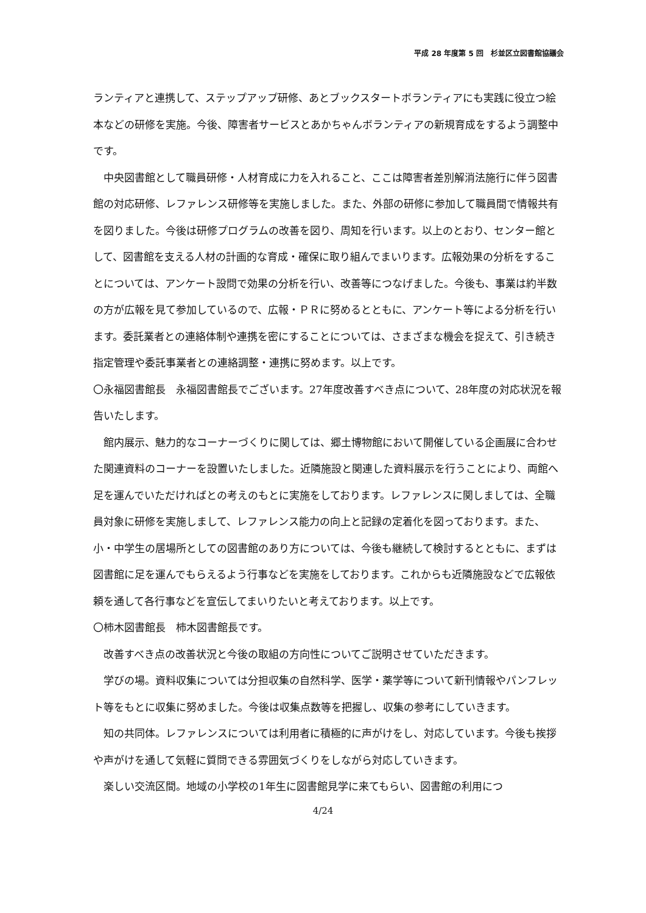平成 28 年度第 5 回　杉並区立図書館協議会
ランティアと連携して、ステップアップ研修、あとブックスタートボランティアにも実践に役立つ絵本などの研修を実施。今後、障害者サービスとあかちゃんボランティアの新規育成をするよう調整中です。
中央図書館として職員研修・人材育成に力を入れること、ここは障害者差別解消法施行に伴う図書館の対応研修、レファレンス研修等を実施しました。また、外部の研修に参加して職員間で情報共有を図りました。今後は研修プログラムの改善を図り、周知を行います。以上のとおり、センター館として、図書館を支える人材の計画的な育成・確保に取り組んでまいります。広報効果の分析をすることについては、アンケート設問で効果の分析を行い、改善等につなげました。今後も、事業は約半数の方が広報を見て参加しているので、広報・ＰＲに努めるとともに、アンケート等による分析を行います。委託業者との連絡体制や連携を密にすることについては、さまざまな機会を捉えて、引き続き指定管理や委託事業者との連絡調整・連携に努めます。以上です。
〇永福図書館長　永福図書館長でございます。27年度改善すべき点について、28年度の対応状況を報告いたします。
館内展示、魅力的なコーナーづくりに関しては、郷土博物館において開催している企画展に合わせた関連資料のコーナーを設置いたしました。近隣施設と関連した資料展示を行うことにより、両館へ足を運んでいただければとの考えのもとに実施をしております。レファレンスに関しましては、全職員対象に研修を実施しまして、レファレンス能力の向上と記録の定着化を図っております。また、小・中学生の居場所としての図書館のあり方については、今後も継続して検討するとともに、まずは図書館に足を運んでもらえるよう行事などを実施をしております。これからも近隣施設などで広報依頼を通して各行事などを宣伝してまいりたいと考えております。以上です。
〇柿木図書館長　柿木図書館長です。
改善すべき点の改善状況と今後の取組の方向性についてご説明させていただきます。
学びの場。資料収集については分担収集の自然科学、医学・薬学等について新刊情報やパンフレット等をもとに収集に努めました。今後は収集点数等を把握し、収集の参考にしていきます。
知の共同体。レファレンスについては利用者に積極的に声がけをし、対応しています。今後も挨拶や声がけを通して気軽に質問できる雰囲気づくりをしながら対応していきます。
楽しい交流区間。地域の小学校の1年生に図書館見学に来てもらい、図書館の利用につ
4/24